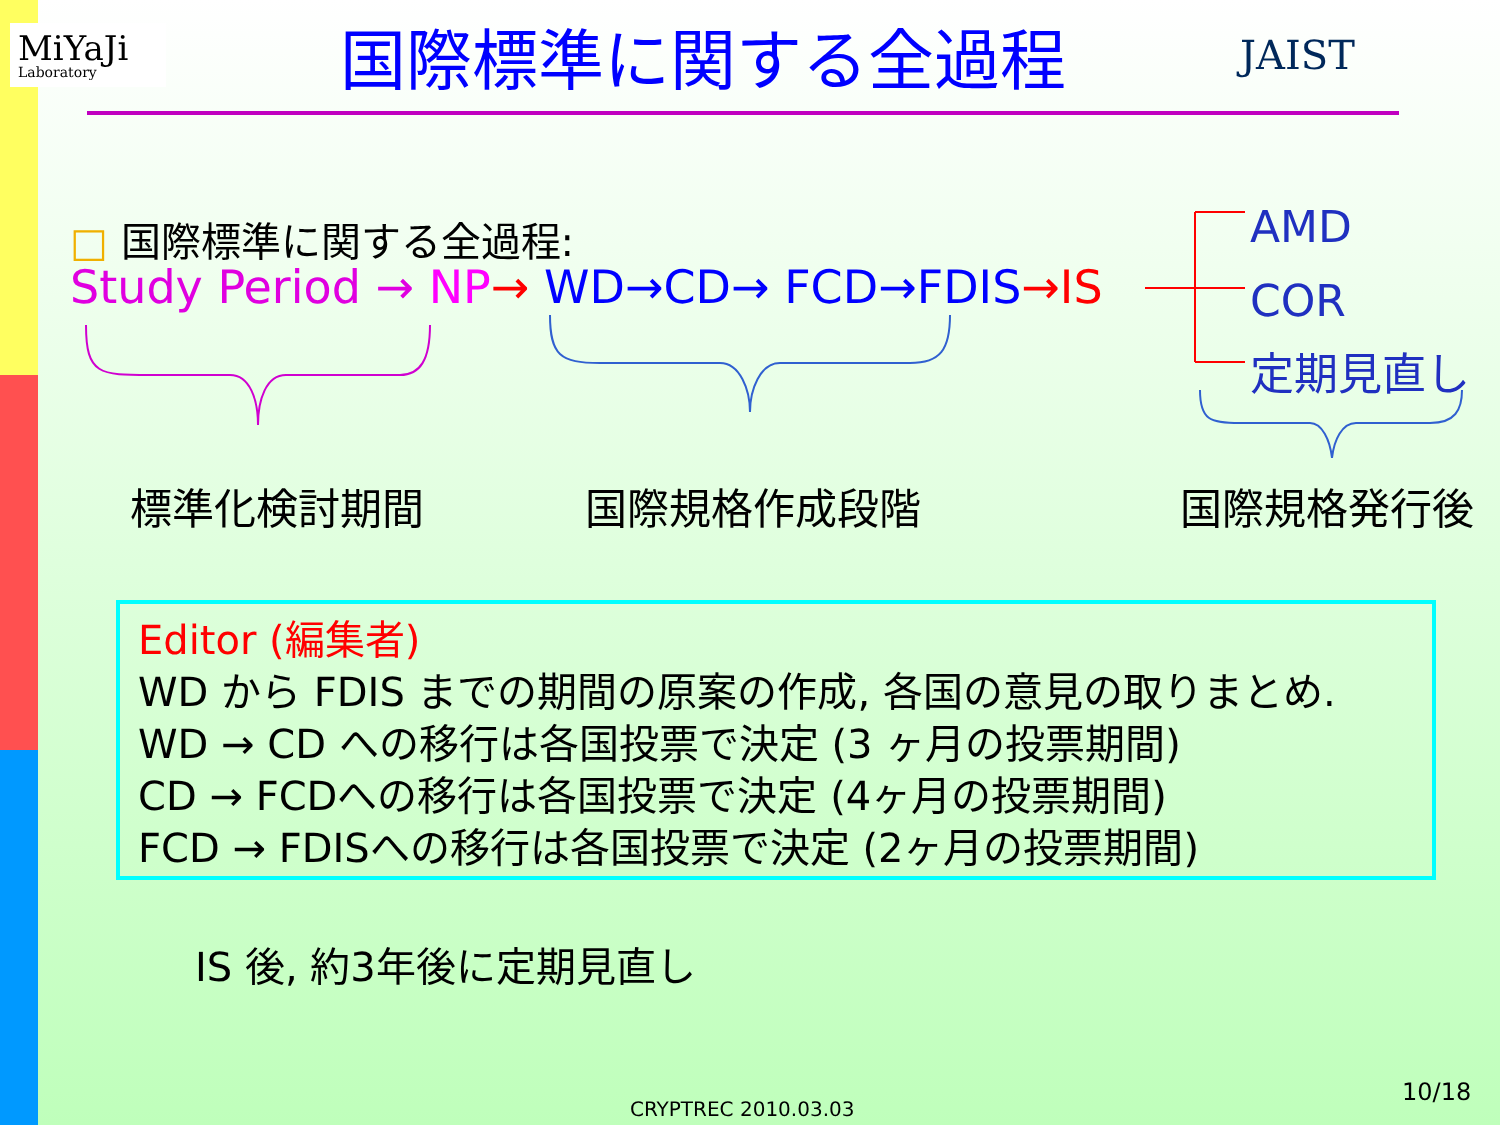MiYaJi
Laboratory
国際標準に関する全過程
JAIST
□ 国際標準に関する全過程:
Study Period → NP→ WD→CD→ FCD→FDIS→IS
AMD
COR
定期見直し
標準化検討期間 国際規格作成段階 国際規格発行後
Editor (編集者)
WD から FDIS までの期間の原案の作成, 各国の意見の取りまとめ.
WD → CD への移行は各国投票で決定 (3 ヶ月の投票期間)
CD → FCDへの移行は各国投票で決定 (4ヶ月の投票期間)
FCD → FDISへの移行は各国投票で決定 (2ヶ月の投票期間)
IS 後, 約3年後に定期見直し
CRYPTREC 2010.03.03
10/18